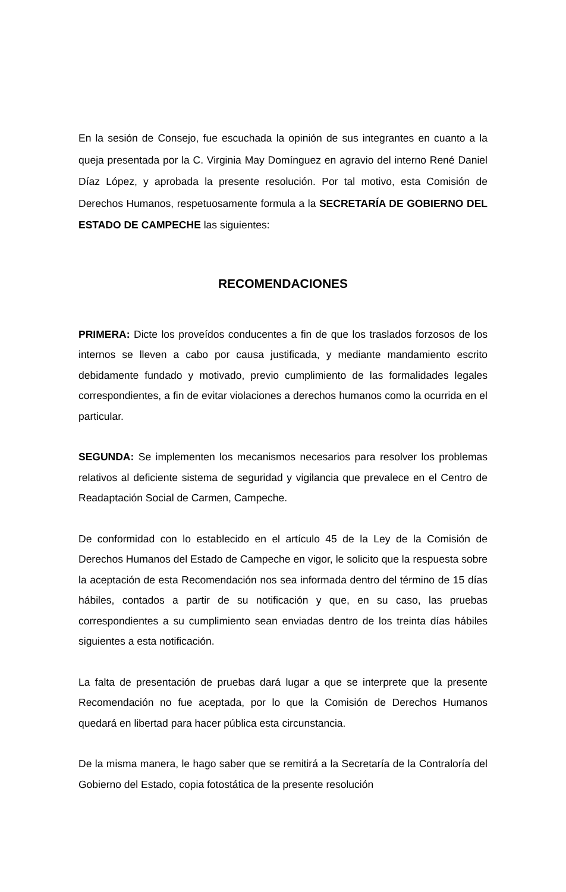En la sesión de Consejo, fue escuchada la opinión de sus integrantes en cuanto a la queja presentada por la C. Virginia May Domínguez en agravio del interno René Daniel Díaz López, y aprobada la presente resolución. Por tal motivo, esta Comisión de Derechos Humanos, respetuosamente formula a la SECRETARÍA DE GOBIERNO DEL ESTADO DE CAMPECHE las siguientes:
RECOMENDACIONES
PRIMERA: Dicte los proveídos conducentes a fin de que los traslados forzosos de los internos se lleven a cabo por causa justificada, y mediante mandamiento escrito debidamente fundado y motivado, previo cumplimiento de las formalidades legales correspondientes, a fin de evitar violaciones a derechos humanos como la ocurrida en el particular.
SEGUNDA: Se implementen los mecanismos necesarios para resolver los problemas relativos al deficiente sistema de seguridad y vigilancia que prevalece en el Centro de Readaptación Social de Carmen, Campeche.
De conformidad con lo establecido en el artículo 45 de la Ley de la Comisión de Derechos Humanos del Estado de Campeche en vigor, le solicito que la respuesta sobre la aceptación de esta Recomendación nos sea informada dentro del término de 15 días hábiles, contados a partir de su notificación y que, en su caso, las pruebas correspondientes a su cumplimiento sean enviadas dentro de los treinta días hábiles siguientes a esta notificación.
La falta de presentación de pruebas dará lugar a que se interprete que la presente Recomendación no fue aceptada, por lo que la Comisión de Derechos Humanos quedará en libertad para hacer pública esta circunstancia.
De la misma manera, le hago saber que se remitirá a la Secretaría de la Contraloría del Gobierno del Estado, copia fotostática de la presente resolución